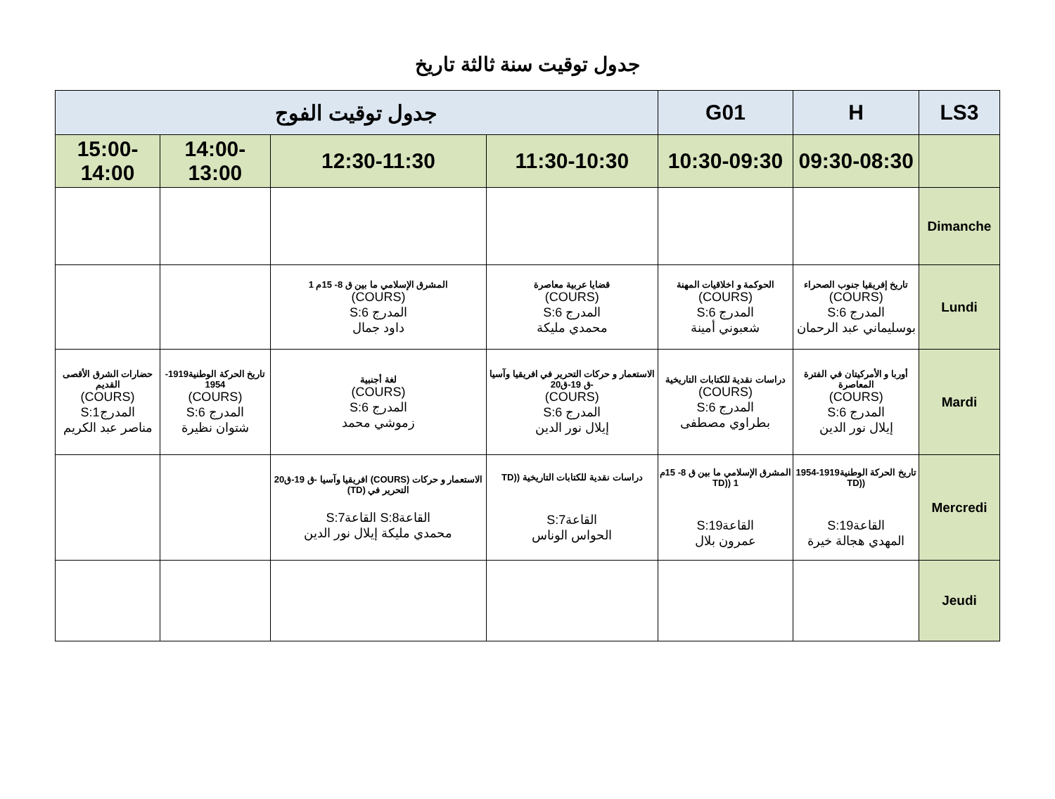جدول توقيت سنة ثالثة تاريخ
| LS3 | H | G01 | جدول توقيت الفوج | | | |
| --- | --- | --- | --- | --- | --- | --- |
| | 09:30-08:30 | 10:30-09:30 | 11:30-10:30 | 12:30-11:30 | 14:00-13:00 | 15:00-14:00 |
| Dimanche | | | | | | |
| Lundi | تاريخ إفريقيا جنوب الصحراء (COURS) المدرج S:6 بوسليماني عبد الرحمان | الحوكمة و اخلاقيات المهنة (COURS) المدرج S:6 شعبوني أمينة | قضايا عربية معاصرة (COURS) المدرج S:6 محمدي مليكة | المشرق الإسلامي ما بين ق 8- 15م 1 (COURS) المدرج S:6 داود جمال | | |
| Mardi | أوربا و الأمركيتان في الفترة المعاصرة (COURS) المدرج S:6 إيلال نور الدين | دراسات نقدية للكتابات التاريخية (COURS) المدرج S:6 بطراوي مصطفى | الاستعمار و حركات التحرير في افريقيا وآسيا -ق 19-ق20 (COURS) المدرج S:6 إيلال نور الدين | لغة أجنبية (COURS) المدرج S:6 زموشي محمد | تاريخ الحركة الوطنية1919-1954 (COURS) المدرج S:6 شتوان نظيرة | حضارات الشرق الأقصى القديم (COURS) المدرجS:1 مناصر عبد الكريم |
| Mercredi | تاريخ الحركة الوطنية1919-1954 ((TD القاعةS:19 المهدي هجالة خيرة | المشرق الإسلامي ما بين ق 8- 15م 1 ((TD القاعةS:19 عمرون بلال | دراسات نقدية للكتابات التاريخية ((TD القاعةS:7 الحواس الوناس | الاستعمار و حركات (COURS) افريقيا وآسيا -ق 19-ق20 التحرير في (TD) القاعةS:8 القاعةS:7 محمدي مليكة إيلال نور الدين | | |
| Jeudi | | | | | | |